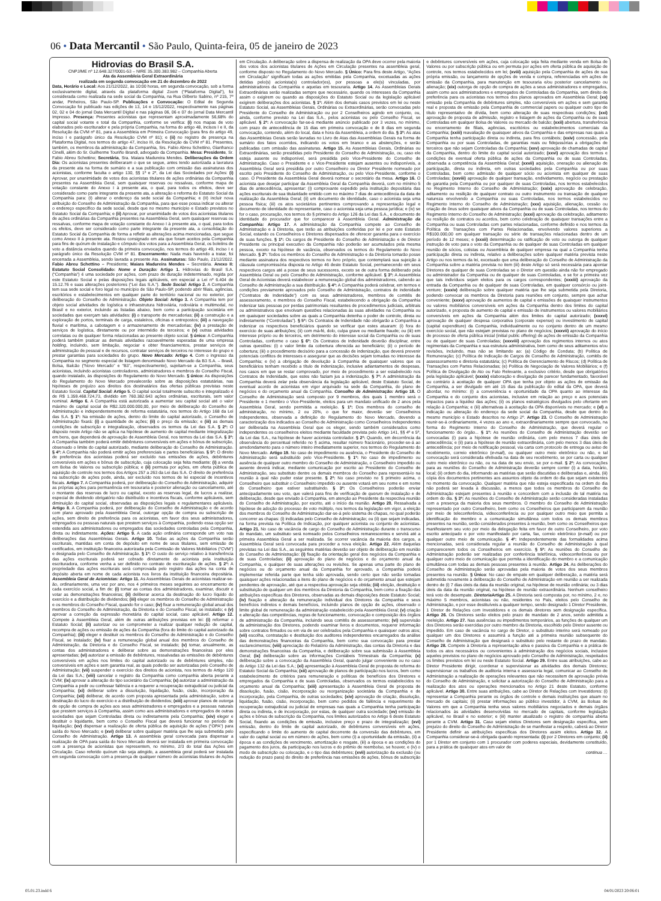06 • Data Mercantil • São Paulo, Quinta-feira, 05 de janeiro de 2023
Hidrovias do Brasil S.A.
CNPJ/ME nº 12.648.327/0001-53 – NIRE 35.300.383.982 – Companhia Aberta
Ata da Assembleia Geral Extraordinária
realizada em segunda convocação em 21 de dezembro de 2022
Data, Horário e Local: Aos 21/12/2022, às 10:00 horas, em segunda convocação, sob a forma exclusivamente digital, através da plataforma digital Zoom (“Plataforma Digital”), foi considerada como realizada na sede social da Companhia, na Rua Gilberto Sabino, nº 215, 7º andar, Pinheiros, São Paulo-SP. Publicações e Convocação: O Edital de Segunda Convocação foi publicado nas edições de 13, 14 e 15/12/2022, respectivamente nas páginas 02, 02 e 04 do jornal Data Mercantil Digital e nas páginas 06, 06 e 07 do jornal Data Mercantil Impresso. Presença: Presentes acionistas que representam aproximadamente 56,68% do capital social votante e total da Companhia, conforme se verifica: (i) nos mapas de voto elaborados pelo escriturador e pela própria Companhia, na forma do artigo 48, incisos I e II, da Resolução da CVM nº 81, para a Assembleia em Primeira Convocação (para fins do artigo 49, inciso I e parágrafo único da Resolução CVM nº 81); e (ii) no registro de presença na Plataforma Digital, nos termos do artigo 47, inciso III, da Resolução da CVM nº 81. Presentes, também, os membros da administração da Companhia, Srs. Fabio Abreu Schettino, Gianfranco Cinelli, além do Sr. Guilherme Touriño Brandi, advogado da Companhia. Mesa: Presidente, Sr. Fabio Abreu Schettino; Secretária, Sra. Maiara Madureira Mendes. Deliberações da Ordem Dia: Os acionistas presentes deliberaram o que se segue, antes tendo autorizada a lavratura da presente ata na forma de sumário e a sua publicação com omissão das assinaturas dos acionistas, conforme faculta o artigo 130, §§ 1º e 2º, da Lei das Sociedades por Ações: (i) Aprovar, por unanimidade de votos dos acionistas titulares de ações ordinárias da Companhia presentes na Assembleia Geral, sem quaisquer reservas ou ressalvas, conforme mapa de votação constante do Anexo I à presente ata, o qual, para todos os efeitos, deve ser considerado como parte integrante da presente ata, a alteração e reforma do Estatuto Social da Companhia para: (I) alterar o endereço da sede social da Companhia; e (II) incluir nova atribuição do Conselho de Administração da Companhia, para que esse possa indicar ou alterar o endereço específico da sede social, desde que no mesmo município e Estado previstos no Estatuto Social da Companhia; e (ii) Aprovar, por unanimidade de votos dos acionistas titulares de ações ordinárias da Companhia presentes na Assembleia Geral, sem quaisquer reservas ou ressalvas, conforme mapa de votação constante do Anexo I à presente ata, o qual, para todos os efeitos, deve ser considerado como parte integrante da presente ata, a consolidação do Estatuto Social da Companhia de forma a refletir as alterações acima mencionadas, que segue como Anexo II à presente ata. Restou consignado em ata que foram aceitos pela Companhia para fins de quórum de instalação e cômputo dos votos para a Assembleia Geral, os boletins de voto a distância enviados quando da primeira convocação, nos termos do artigo 49, inciso I e parágrafo único da Resolução CVM nº 81. Encerramento: Nada mais havendo a tratar, foi encerrada a Assembleia, sendo lavrada a presente Ata. Assinaturas: São Paulo, 21/12/2022. Fabio Abreu Schettino – Presidente; Maiara Madureira Mendes – Secretária. Anexo II: Estatuto Social Consolidado: Nome e Duração: Artigo 1. Hidrovias do Brasil S.A. (“Companhia”) é uma sociedade por ações, com prazo de duração indeterminado, regida por este Estatuto Social e pelas disposições legais aplicáveis, em especial a Lei nº 6.404 de 15.12.76 e suas alterações posteriores (“Lei das S.A.”). Sede Social: Artigo 2. A Companhia tem sua sede social e foro legal no município de São Paulo-SP, podendo abrir filiais, agências, escritórios e estabelecimentos em qualquer parte do território nacional ou no exterior, por deliberação do Conselho de Administração. Objeto Social: Artigo 3. A Companhia tem por objeto social atividades de logística e infraestrutura hidroviária, rodoviária e multimodal, no Brasil e no exterior, incluindo as listadas abaixo, bem como a participação societária em sociedades que exerçam tais atividades: (i) o transporte de mercadorias; (ii) a construção e a exploração de portos, terminais de carga, estaleiros, oficinas e entrepostos; (iii) a navegação fluvial e marítima, a cabotagem e o armazenamento de mercadorias; (iv) a prestação de serviços de logística, diretamente ou por intermédio de terceiros; e (v) outras atividades correlatas ou de qualquer forma relacionadas ao presente objeto social. § único: A Companhia poderá também praticar as demais atividades razoavelmente esperadas de uma empresa holding, incluindo, sem limitação, negociar e obter financiamentos, prestar serviços de administração de pessoal e de recursos, contratar serviços de terceiros no interesse do grupo e prestar garantias para sociedades do grupo. Novo Mercado: Artigo 4. Com o ingresso da Companhia no segmento especial de listagem denominado Novo Mercado da B3 S.A. – Brasil, Bolsa, Balcão (“Novo Mercado” e “B3”, respectivamente), sujeitam-se a Companhia, seus acionistas, incluindo acionistas controladores, administradores e membros do Conselho Fiscal, quando instalado, às disposições do Regulamento do Novo Mercado. § único: As disposições do Regulamento do Novo Mercado prevalecerão sobre as disposições estatutárias, nas hipóteses de prejuízo aos direitos dos destinatários das ofertas públicas previstas neste Estatuto Social. Capital Social: Artigo 5. O capital social totalmente subscrito e integralizado é de R$ 1.359.468.724,73, dividido em 760.382.643 ações ordinárias, escriturais, sem valor nominal. Artigo 6. A Companhia está autorizada a aumentar seu capital social até o valor máximo de capital social de R$2.320.000.000,00, por meio de deliberação do Conselho de Administração e independentemente de reforma estatutária, nos termos do Artigo 168 da Lei das S.A. § 1º: Na emissão de ações, dentro do limite do capital autorizado, o Conselho de Administração fixará: (i) a quantidade de ações; (ii) o preço da emissão; e (iii) as demais condições de subscrição e integralização, observados os termos da Lei das S.A. § 2º: O disposto neste Artigo não se aplica na hipótese de aumento de capital mediante integralização em bens, que dependerá de aprovação de Assembleia Geral, nos termos da Lei das S.A. § 3º: A Companhia também poderá emitir debêntures conversíveis em ações e bônus de subscrição, observado o limite do capital autorizado, mediante deliberação do Conselho de Administração. § 4º: A Companhia não poderá emitir ações preferenciais e partes beneficiárias. § 5º: O direito de preferência dos acionistas poderá ser excluído nas emissões de ações, debêntures conversíveis em ações e bônus de subscrição, cuja colocação seja feita mediante: (i) a venda em Bolsa de Valores ou subscrição pública; e (ii) permuta por ações, em oferta pública de aquisição de controle nos termos dos Artigos 257 a 263 da Lei das S.A. O direito de preferência na subscrição de ações pode, ainda, ser excluído nos termos de lei especial de incentivos fiscais. Artigo 7. A Companhia poderá, por deliberação do Conselho de Administração, adquirir as próprias ações para permanência em tesouraria e posterior alienação ou cancelamento, até o montante das reservas de lucro ou capital, exceto as reservas legal, de lucros a realizar, especial de dividendo obrigatório não distribuído e incentivos fiscais, conforme aplicáveis, sem diminuição do capital social, observadas as disposições legais e regulamentares aplicáveis. Artigo 8. A Companhia poderá, por deliberação do Conselho de Administração e de acordo com plano aprovado pela Assembleia Geral, outorgar opção de compra ou subscrição de ações, sem direito de preferência para os acionistas, em favor dos seus administradores, empregados ou pessoas naturais que prestem serviços à Companhia, podendo essa opção ser estendida aos administradores ou empregados das sociedades controladas pela Companhia, direta ou indiretamente. Ações: Artigo 9. A cada ação ordinária corresponde um voto nas deliberações das Assembleias Gerais. Artigo 10. Todas as ações da Companhia serão escriturais, mantidas em conta de depósito em nome de seus titulares, sem emissão de certificados, em instituição financeira autorizada pela Comissão de Valores Mobiliários (“CVM”) e designada pelo Conselho de Administração. § 1º: O custo do serviço relativo à transferência das ações escriturais poderá ser cobrado diretamente do acionista pela instituição escrituradora, conforme venha a ser definido no contrato de escrituração de ações. § 2º: A propriedade das ações escriturais será comprovada pelo registro das ações na conta de depósito aberta em nome de cada acionista nos livros da instituição financeira depositária. Assembleia Geral de Acionistas: Artigo 11. As Assembleias Gerais de acionistas realizar-se-ão, ordinariamente, uma vez por ano, nos 4 primeiros meses seguintes ao encerramento de cada exercício social, a fim de: (i) tomar as contas dos administradores, examinar, discutir e votar as demonstrações financeiras; (ii) deliberar acerca da destinação do lucro líquido do exercício e a distribuição de dividendos; (iii) eleger os membros do Conselho de Administração e os membros do Conselho Fiscal, quando for o caso; (iv) fixar a remuneração global anual dos membros do Conselho de Administração, da Diretoria e do Conselho Fiscal, se instalado; e (v) aprovar a correção da expressão monetária do capital social, caso aplicável. Artigo 12. Compete à Assembleia Geral, além de outras atribuições previstas em lei: (i) reformar o Estatuto Social; (ii) autorizar ou se comprometer a realizar qualquer redução de capital, recompra de ações ou emissão de ações da Companhia (fora do limite do capital autorizado da Companhia); (iii) eleger e destituir os membros do Conselho de Administração e do Conselho Fiscal, se instalado; (iv) fixar a remuneração global anual dos membros do Conselho de Administração, da Diretoria e do Conselho Fiscal, se instalado; (v) tomar, anualmente, as contas dos administradores e deliberar sobre as demonstrações financeiras por eles apresentadas; (vi) autorizar a emissão de debêntures, ressalvadas as emissões de debêntures conversíveis em ações nos limites do capital autorizado ou de debêntures simples, não conversíveis em ações e sem garantia real, as quais poderão ser autorizadas pelo Conselho de Administração; (vii) suspender o exercício dos direitos de acionista, nos termos do Artigo 120 da Lei das S.A.; (viii) cancelar o registro da Companhia como companhia aberta perante a CVM; (ix) aprovar a alteração do tipo societário da Companhia; (x) autorizar a administração da Companhia a pedir ou confessar falência e a requerer a recuperação extrajudicial ou judicial da Companhia; (xi) deliberar sobre a dissolução, liquidação, fusão, cisão, incorporação da Companhia; (xii) deliberar, de acordo com proposta apresentada pela administração, sobre a destinação do lucro do exercício e a distribuição de dividendos; (xiii) aprovar planos de outorga de opção de compra de ações aos seus administradores e empregados e a pessoas naturais que prestem serviços à Companhia, assim como aos administradores e empregados de outras sociedades que sejam Controladas direta ou indiretamente pela Companhia; (xiv) eleger e destituir o liquidante, bem como o Conselho Fiscal que deverá funcionar no período de liquidação; (xv) dispensar a realização de oferta pública de aquisição de ações (“OPA”) para saída do Novo Mercado; e (xvi) deliberar sobre qualquer matéria que lhe seja submetida pelo Conselho de Administração. Artigo 13. A assembleia geral convocada para dispensar a realização de OPA para saída do Novo Mercado deverá ser instalada em primeira convocação com a presença de acionistas que representem, no mínimo, 2/3 do total das Ações em Circulação. Caso referido quórum não seja atingido, a assembleia geral poderá ser instalada em segunda convocação com a presença de qualquer número de acionistas titulares de Ações em Circulação. A deliberação sobre a dispensa de realização da OPA deve ocorrer pela maioria dos votos dos acionistas titulares de Ações em Circulação presentes na assembleia geral, conforme disposto no Regulamento do Novo Mercado. § Único: Para fins deste Artigo, “Ações em Circulação” significam todas as ações emitidas pela Companhia, excetuadas as ações detidas pelo(s) acionista(s) controlador(es), por pessoas a ele(s) vinculadas, por administradores da Companhia e aquelas em tesouraria. Artigo 14. As Assembleias Gerais Extraordinárias serão realizadas sempre que necessário, quando os interesses da Companhia assim o exigirem ou quando as disposições do Estatuto Social ou da legislação aplicável exigirem deliberações dos acionistas. § 1º: Além dos demais casos previstos em lei ou neste Estatuto Social, as Assembleias Gerais, Ordinárias ou Extraordinárias, serão convocadas pelo Presidente do Conselho de Administração ou por 2 Conselheiros agindo em conjunto, ou, ainda, conforme previsto na Lei das S.A., pelos acionistas ou pelo Conselho Fiscal, se aplicável. § 2º: A convocação far-se-á mediante anúncio publicado por 3 vezes, no mínimo, com prazo de antecedência de 15 dias em primeira convocação e de 8 dias em segunda convocação, contendo, além do local, data e hora da Assembleia, a ordem do dia. § 3º: As atas das Assembleias Gerais serão lavradas no Livro de Atas das Assembleias Gerais na forma de sumário dos fatos ocorridos, indicando os votos em branco e as abstenções, e serão publicadas com omissão das assinaturas. Artigo 15. As Assembleias Gerais, Ordinárias ou Extraordinárias, serão presididas pelo Presidente do Conselho de Administração, ou, caso ele esteja ausente ou indisponível, será presidida pelo Vice-Presidente do Conselho de Administração. Caso o Presidente e o Vice-Presidente estejam ausentes ou indisponíveis, a Assembleia Geral será presidida por outro Conselheiro ou Diretor Presidente nomeado por escrito pelo Presidente do Conselho de Administração, ou pelo Vice-Presidente, conforme o caso. O Presidente da Assembleia Geral deverá nomear o secretário da mesa. Artigo 16. O acionista que desejar participar da Assembleia Geral da Companhia deverá, com no mínimo 5 dias de antecedência, apresentar: (i) comprovante expedido pela instituição depositária das ações escriturais de sua titularidade emitido com no máximo 7 dias de antecedência da data de realização da Assembleia Geral; (ii) um documento de identidade, caso o acionista seja uma pessoa física; (iii) os atos societários pertinentes comprovando a representação legal e documento de identidade do representante, caso o acionista seja uma pessoa jurídica; e (iv) se for o caso, procuração, nos termos do § primeiro do Artigo 126 da Lei das S.A., e documento de identidade do procurador que for comparecer à Assembleia Geral. Administração da Companhia: Artigo 17. A administração da Companhia compete ao Conselho de Administração e à Diretoria, que terão as atribuições conferidas por lei e por este Estatuto Social, estando os Conselheiros e Diretores dispensados de oferecer garantia para o exercício de suas funções. § 1º: Os cargos de Presidente do Conselho de Administração e de Diretor Presidente ou principal executivo da Companhia não poderão ser acumulados pela mesma pessoa, exceto na hipótese de vacância, observados os termos do Regulamento do Novo Mercado. § 2º: Todos os membros do Conselho de Administração e da Diretoria tomarão posse mediante assinatura dos respectivos termos no livro próprio, que contemplará sua sujeição à cláusula compromissória disposta no Artigo 46 deste Estatuto Social, permanecendo em seus respectivos cargos até a posse de seus sucessores, exceto se de outra forma deliberado pela Assembleia Geral ou pelo Conselho de Administração, conforme aplicável. § 3º: A Assembleia Geral de Acionistas deverá estabelecer a remuneração global dos administradores, cabendo ao Conselho de Administração a sua distribuição. § 4º: A Companhia poderá celebrar, em termos e condições previamente aprovados pelo Conselho de Administração, contratos de indenidade (“Contratos de Indenidade”) com os seus administradores, membros de comitês de assessoramento, e membros do Conselho Fiscal, estabelecendo a obrigação da Companhia indenizar tais pessoas por perdas patrimoniais resultantes de procedimentos judiciais, arbitrais ou administrativos que envolvam questões relacionadas às suas atividades na Companhia ou em quaisquer sociedades sobre as quais a Companhia detenha o poder de controle, direta ou indiretamente (“Controladas”). § 5º: Os Contratos de Indenidade não obrigarão a Companhia a indenizar os respectivos beneficiários quando se verificar que estes atuaram: (i) fora do exercício de suas atribuições; (ii) com má-fé, dolo, culpa grave ou mediante fraude; ou (iii) em interesse próprio ou de terceiros, em detrimento do interesse social da Companhia ou de suas Controladas, conforme o caso § 6º: Os Contratos de Indenidade deverão disciplinar, entre outras questões: (i) o valor limite da cobertura oferecida ao beneficiário; (ii) o período de cobertura; (iii) o procedimento decisório para a concessão de indenização, que deverá prevenir potenciais conflitos de interesses e assegurar que as decisões sejam tomadas no interesse da Companhia; e (iv) a obrigação de devolução à Companhia de quaisquer valores que os beneficiários tenham recebido a título de indenização, inclusive adiantamentos de despesas, nos casos em que se restar comprovado, por meio de procedimento a ser estabelecido nos Contratos de Indenidade, que estes não faziam jus a indenização. § 7º: A administração da Companhia deverá zelar pela observância da legislação aplicável, deste Estatuto Social, de eventual acordo de acionistas em vigor arquivado na sede da Companhia, do plano de negócios e do orçamento anual da Companhia. Conselho de Administração: Artigo 18. O Conselho de Administração será composto por 9 membros, dos quais 1 membro será o Presidente e 1 membro o Vice-Presidente, eleitos para um mandato unificado de 2 anos pela Assembleia Geral, sendo permitida a reeleição. § 1º: Dos membros do conselho de administração, no mínimo, 2 ou 20%, o que for maior, deverão ser Conselheiros Independentes, observada a definição do Regulamento do Novo Mercado, devendo a caracterização dos indicados ao Conselho de Administração como Conselheiros Independentes ser deliberada na Assembleia Geral que os eleger, sendo também considerados como independentes os conselheiros eleitos mediante faculdade prevista pelo Artigo 141, §§ 4º e 5º, da Lei das S.A., na hipótese de haver acionista controlador. § 2º: Quando, em decorrência da observância do percentual referido no § acima, resultar número fracionário, proceder-se-á ao arredondamento para o número inteiro imediatamente superior, nos termos do Regulamento do Novo Mercado. Artigo 19. No caso de impedimento ou ausência, o Presidente do Conselho de Administração será substituído pelo Vice-Presidente. § 1º: No caso de impedimento ou ausência de qualquer outro membro do Conselho de Administração, o Conselheiro impedido ou ausente deverá indicar, mediante comunicação por escrito ao Presidente do Conselho de Administração, seu substituto dentre os demais membros do Conselho para representá-lo na reunião à qual não puder estar presente. § 2º: No caso previsto no § primeiro acima, o Conselheiro que substituir o Conselheiro impedido ou ausente votará em seu nome e em nome do Conselheiro que estiver substituindo. § 3º: Os Conselheiros poderão enviar antecipadamente seu voto, que valerá para fins de verificação de quorum de instalação e de deliberação, desde que enviado à Companhia, em atenção ao Presidente da respectiva reunião do Conselho de Administração, por escrito, até o início da reunião. Artigo 20. Ressalvada a hipótese de adoção do processo de voto múltiplo, nos termos da legislação em vigor, a eleição dos membros do Conselho de Administração dar-se-á pelo sistema de chapas, no qual poderão concorrer as chapas: (i) indicadas pelo Conselho de Administração; ou (ii) que sejam indicadas, na forma prevista na Política de Indicação, por qualquer acionista ou conjunto de acionistas. Artigo 21. No caso de vacância de cargo do Conselho de Administração durante o transcurso do mandato, um substituto será nomeado pelos Conselheiros remanescentes e servirá até a primeira Assembleia Geral a ser realizada. Se ocorrer vacância da maioria dos cargos, a Assembleia Geral será convocada para proceder a nova eleição. Artigo 22. Além daquelas previstas na Lei das S.A., as seguintes matérias deverão ser objeto de deliberação em reunião do Conselho de Administração: (i) fixação da orientação geral dos negócios da Companhia e de suas Controladas; (ii) aprovação do plano de negócios e do orçamento anual da Companhia, e qualquer de suas alterações ou revisões. Se apenas uma parte do plano de negócios ou do orçamento anual da Companhia for aprovado, a Companhia poderá implementar referida parte que tenha sido aprovada, sendo certo que não serão tomadas quaisquer ações relacionadas a itens do plano de negócios e do orçamento anual que estejam pendentes de aprovação, até que a respectiva aprovação seja obtida; (iii) eleição, destituição e substituição de qualquer um dos membros da Diretoria da Companhia, bem como a fixação das atribuições específicas dos Diretores, observadas as demais disposições deste Estatuto Social; (iv) fixação e alteração da remuneração individual dos Diretores da Companhia e seus benefícios indiretos e demais benefícios, incluindo planos de opção de ações, observado o limite global de remuneração da administração estabelecido pela Assembleia Geral; (v) criação e alteração das competências, regras de funcionamento, convocação e composição dos órgãos de administração da Companhia, incluindo seus comitês de assessoramento; (vi) supervisão da administração dos Diretores, podendo examinar livros e documentos, requerer informação sobre contratos firmados ou em via de ser celebrados pela Companhia e quaisquer outros atos; (vii) escolha, contratação e destituição dos auditores independentes encarregados da análise das demonstrações financeiras da Companhia, bem como sua convocação para prestar esclarecimentos; (viii) apreciação do Relatório da Administração, das contas da Diretoria e das demonstrações financeiras da Companhia, e deliberação sobre sua submissão à Assembleia Geral; (ix) deliberação sobre as Informações Contábeis Trimestrais da Companhia; (x) deliberação sobre a convocação da Assembleia Geral, quando julgar conveniente ou no caso do Artigo 132 da Lei das S.A.; (xi) apresentação à Assembleia Geral de proposta de reforma do Estatuto Social da Companhia; (xii) aprovação de planos de participação nos lucros, bem como estabelecimento de critérios para remuneração e políticas de benefícios dos Diretores e empregados da Companhia e de suas Controladas, observados os termos estabelecidos no orçamento anual da Companhia; (xiii) apresentação à Assembleia Geral de proposta de dissolução, fusão, cisão, incorporação ou reorganização societária da Companhia e de incorporação, pela Companhia, de outras sociedades; (xiv) aprovação de criação, dissolução, liquidação, fusão, cisão, incorporação, bem como pedidos de falência e requerimento de recuperação extrajudicial ou judicial de empresas nas quais a Companhia tenha participação direta ou indireta, e de incorporação, por estas, de qualquer outra sociedade; (xv) emissão de ações e bônus de subscrição da Companhia, nos limites autorizados no Artigo 6 deste Estatuto Social, fixando as condições de emissão, inclusive preço e prazo de integralização; (xvi) emissão, dentro do limite de capital autorizado, de debêntures conversíveis em ações, especificando o limite do aumento de capital decorrente da conversão das debêntures, em valor do capital social ou em número de ações, bem como (i) a oportunidade da emissão, (ii) a época e as condições de vencimento, amortização e resgate, (iii) a época e as condições do pagamento dos juros, da participação nos lucros e do prêmio de reembolso, se houver, e (iv) o modo de subscrição ou colocação, e o tipo das debêntures; (xvii) autorização da exclusão (ou redução do prazo para) do direito de preferência nas emissões de ações, bônus de subscrição e debêntures conversíveis em ações, cuja colocação seja feita mediante venda em Bolsa de Valores ou por subscrição pública ou em permuta por ações em oferta pública de aquisição de controle, nos termos estabelecidos em lei; (xviii) aquisição pela Companhia de ações de sua própria emissão, ou lançamento de opções de venda e compra, referenciadas em ações de emissão da Companhia, para manutenção em tesouraria e/ou posterior cancelamento ou alienação; (xix) outorga de opção de compra de ações a seus administradores e empregados, assim como aos administradores e empregados de Controladas da Companhia, sem direito de preferência para os acionistas nos termos dos planos aprovados em Assembleia Geral; (xx) emissão pela Companhia de debêntures simples, não conversíveis em ações e sem garantia real e proposta de emissão pela Companhia de commercial papers ou qualquer outro tipo de título representativo de dívida, bem como alteração de suas respectivas condições; (xxi) aprovação de proposta de admissão, registro e listagem de ações da Companhia ou de suas Controladas em qualquer Bolsa de Valores ou mercado de balcão; (xxii) abertura, transferência ou encerramento de filiais, agências, escritórios ou estabelecimentos comerciais da Companhia; (xxiii) reavaliação de quaisquer ativos da Companhia e das empresas nas quais a Companhia tenha participação direta ou indireta, para fins contábeis; (xxiv) concessão, pela Companhia ou por suas Controladas, de garantias reais ou fidejussórias a obrigações de terceiros que não sejam Controladas da Companhia; (xxv) aprovação de chamadas de capital da Companhia, dentro do limite do capital social autorizado; (xxvi) aprovação dos termos e condições de eventual oferta pública de ações da Companhia ou de suas Controladas, observada a competência da Assembleia Geral; (xxvii) aquisição, oneração ou alienação de participação, direta ou indireta, em outras sociedades pela Companhia ou por suas Controladas, bem como admissão de qualquer sócio ou acionista em qualquer de suas Controladas; (xxviii) aprovação de qualquer transação, endividamento, negócio ou prestação de garantia pela Companhia ou por qualquer de suas Controladas, nos termos estabelecidos no Regimento Interno do Conselho de Administração; (xxix) aprovação de celebração, aditamento ou resilição de qualquer contrato ou outro instrumento ou transação de qualquer natureza envolvendo a Companhia ou suas Controladas, nos termos estabelecidos no Regimento Interno do Conselho de Administração; (xxx) aquisição, alienação, cessão ou criação de ônus sobre quaisquer ativos da Companhia ou de suas Controladas, nos termos do Regimento Interno do Conselho de Administração; (xxxi) aprovação da celebração, aditamento ou resilição de contratos ou acordos, bem como celebração de quaisquer transações entre a Companhia ou suas Controladas com partes relacionadas, conforme definido e nos termos da Política de Transações com Partes Relacionadas, envolvendo valores superiores a R$100.000,00 em qualquer transação ou série de transações relacionadas dentro de um período de 12 meses; e (xxxii) determinação ou ratificação de voto ou outorga de qualquer instrução de voto para o voto da Companhia ou de qualquer de suas Controladas em qualquer reunião de sócios, cotistas ou Assembleia de qualquer empresa na qual a Companhia tenha participação direta ou indireta, relativo a deliberações sobre qualquer matéria prevista neste Artigo ou nos termos da lei, excetuado que uma deliberação do Conselho de Administração da Companhia sobre a matéria prevista no item (iii) deste Artigo só será necessária para apontar Diretores de qualquer de suas Controladas se o Diretor em questão ainda não for empregado ou administrador da Companhia ou de qualquer de suas Controladas, e se for a primeira vez que tais indivíduos sejam eleitos para os cargos correspondentes; (xxxiii) aprovação da entrada da Companhia ou de qualquer de suas Controladas, em qualquer consórcio ou joint-venture; (xxxiv) deliberação sobre qualquer matéria que lhe seja submetida pela Diretoria, podendo convocar os membros da Diretoria para reuniões em conjunto, sempre que achar conveniente; (xxxv) aprovação de aumentos de capital e emissões de quaisquer instrumentos ou valores mobiliários conversíveis em ações da Companhia dentro dos limites do capital autorizado, e proposta de aumento de capital e emissão de instrumentos ou valores mobiliários conversíveis em ações da Companhia além dos limites do capital autorizado; (xxxvi) aprovação de qualquer despesa corporativa (corporate expense) ou investimento de capital (capital expenditure) da Companhia, individualmente ou no conjunto dentro de um mesmo exercício social, que não estejam previstas no plano de negócios; (xxxvii) aprovação do início de processo de oferta pública inicial (initial public offering) de ações de emissão da Companhia ou de qualquer de suas Controladas; (xxxviii) aprovação dos regimentos internos ou atos regimentais da Companhia e sua estrutura administrativa, bem como de seus aditamentos e/ou revisões, incluindo, mas não se limitando ao: (a) Código de Conduta; (b) Política de Remuneração; (c) Política de Indicação de Cargos de Conselho de Administração, comitês de assessoramento e diretoria estatutária; (c) Política de Gerenciamento de Riscos; (d) Política de Transações com Partes Relacionadas; (e) Política de Negociação de Valores Mobiliários; e (f) Política de Divulgação de Ato ou Fato Relevante, a exclusivo critério, desde que obrigatórios pela legislação aplicável; (xxxix) elaboração e divulgação de parecer fundamentado, favorável ou contrário à aceitação de qualquer OPA que tenha por objeto as ações de emissão da Companhia, a ser divulgado em até 15 dias da publicação do edital da OPA, que deverá abordar, no mínimo: (i) a conveniência e oportunidade da OPA quanto ao interesse da Companhia e do conjunto dos acionistas, inclusive em relação ao preço e aos potenciais impactos para a liquidez das ações; (ii) os planos estratégicos divulgados pelo ofertante em relação à Companhia; e (iii) alternativas à aceitação da OPA disponíveis no mercado; e (xl) a indicação ou alteração do endereço da sede social da Companhia, desde que dentro do mesmo município e Estado descritos no Artigo 2º. Artigo 23. O Conselho de Administração reunir-se-á ordinariamente, 4 vezes ao ano e, extraordinariamente sempre que convocado, na forma do Regimento Interno do Conselho de Administração, que deverá regular o funcionamento do órgão... § 1º: As reuniões do Conselho de Administração deverão ser convocadas (i) para a hipótese de reunião ordinária, com pelo menos 7 dias úteis de antecedência; e (ii) para a hipótese de reunião extraordinária, com pelo menos 3 dias úteis de antecedência; por meio de notificação pessoal, via carta com protocolo de entrega ou aviso de recebimento, correio eletrônico (e-mail), ou qualquer outro meio eletrônico ou não, e tal convocação será considerada efetivada na data de seu recebimento, se por carta ou qualquer outro meio eletrônico ou não, ou na data de seu envio, se por e-mail. § 2º: As convocações para as reuniões do Conselho de Administração deverão sempre conter (i) a data, horário, local; (ii) ordem do dia, informando as matérias que serão discutidas e deliberadas e, ainda, (iii) cópia dos documentos pertinentes aos assuntos objeto da ordem do dia que sejam existentes no momento da convocação. Qualquer matéria que não esteja especificada na ordem do dia não poderá ser levada à discussão, a menos que todos os membros do Conselho de Administração estejam presentes à reunião e concordem com a inclusão de tal matéria na ordem do dia. § 3º: As reuniões do Conselho de Administração serão consideradas instaladas com a presença da maioria dos seus membros. O membro do Conselho de Administração representado por outro Conselheiro, bem como os Conselheiros que participarem da reunião por meio de teleconferência, videoconferência ou por qualquer outro meio que permita a identificação do membro e a comunicação simultânea com todos os demais membros presentes na reunião, serão considerados presentes à reunião, bem como os Conselheiros que manifestarem seu voto por meio da delegação feita em favor de outro Conselheiro, por voto escrito antecipado e por voto manifestado por carta, fax, correio eletrônico (e-mail) ou por qualquer outro meio de comunicação. § 4º: Independentemente das formalidades acima mencionadas, será considerada regular a reunião do Conselho de Administração à qual comparecerem todos os Conselheiros em exercício. § 5º: As reuniões do Conselho de Administração poderão ser realizadas por conferência telefônica, videoconferência ou por qualquer outro meio de comunicação que permita a identificação do membro e a comunicação simultânea com todas as demais pessoas presentes à reunião. Artigo 24. As deliberações do Conselho de Administração serão aprovadas pela maioria de votos dos seus membros presentes na reunião. § Único: No caso de empate em qualquer deliberação, a matéria será submetida novamente à deliberação do Conselho de Administração em reunião a ser realizada dentro de (i) 7 dias úteis da data da reunião original, na hipótese de reunião ordinária; ou 3 dias úteis da data da reunião original, na hipótese de reunião extraordinária. Nenhum conselheiro terá voto de desempate. Diretoria Artigo 25. A Diretoria será composta por, no mínimo, 2 e, no máximo 5 membros, acionistas ou não, residentes no País, eleitos pelo Conselho de Administração, e por esse destituíveis a qualquer tempo, sendo designado 1 Diretor Presidente, 1 Diretor de Relações com Investidores e os demais diretores sem designação específica. Artigo 26. Os Diretores serão eleitos pelo prazo de mandato de 2 anos, sendo admitida a reeleição. Artigo 27. Nas ausências ou impedimentos temporários, as funções de qualquer um dos Diretores serão exercidas por outro membro da Diretoria, escolhido pelo Diretor ausente ou impedido. Em caso de vacância no cargo de Diretor, o substituto interino será nomeado por qualquer um dos Diretores e assumirá a função até a primeira reunião subsequente do Conselho de Administração que designará o substituto pelo restante do prazo de mandato. Artigo 28. Compete à Diretoria a representação ativa e passiva da Companhia e a prática de todos os atos necessários ou convenientes à administração dos negócios sociais, inclusive aqueles previstos no plano de negócios aprovado pelo Conselho de Administração, respeitados os limites previstos em lei ou neste Estatuto Social. Artigo 29. Entre suas atribuições, cabe ao Diretor Presidente dirigir, coordenar e supervisionar as atividades dos demais Diretores; supervisionar os trabalhos de auditoria interna e assessoria legal, comunicar ao Conselho de Administração a realização de operações relevantes que não necessitem de aprovação prévia do Conselho de Administração, e solicitar a autorização do Conselho de Administração para a realização dos atos ou operações mencionados no Artigo 21 deste Estatuto, conforme aplicável. Artigo 30. Entre suas atribuições, cabe ao Diretor de Relações com Investidores: (i) representar a Companhia perante os órgãos de controle e demais instituições que atuam no mercado de capitais; (ii) prestar informações ao público investidor, à CVM, às Bolsas de Valores em que a Companhia tenha seus valores mobiliários negociados e demais órgãos relacionados às atividades desenvolvidas no mercado de capitais, conforme legislação aplicável, no Brasil e no exterior; e (iii) manter atualizado o registro de companhia aberta perante a CVM. Artigo 31. Caso sejam eleitos Diretores sem designação específica, sem prejuízo do direito do Conselho de Administração de se manifestar a respeito, caberá ao Diretor Presidente definir as atribuições específicas dos Diretores assim eleitos. Artigo 32. A Companhia considerar-se-á obrigada quando representada: (i) por 2 Diretores em conjunto; (ii) por 1 Diretor em conjunto com 1 procurador com poderes especiais, devidamente constituído, para a prática de quaisquer atos em valor de
continua …
05.01.23.indd 6 04/01/2023 20:06:01